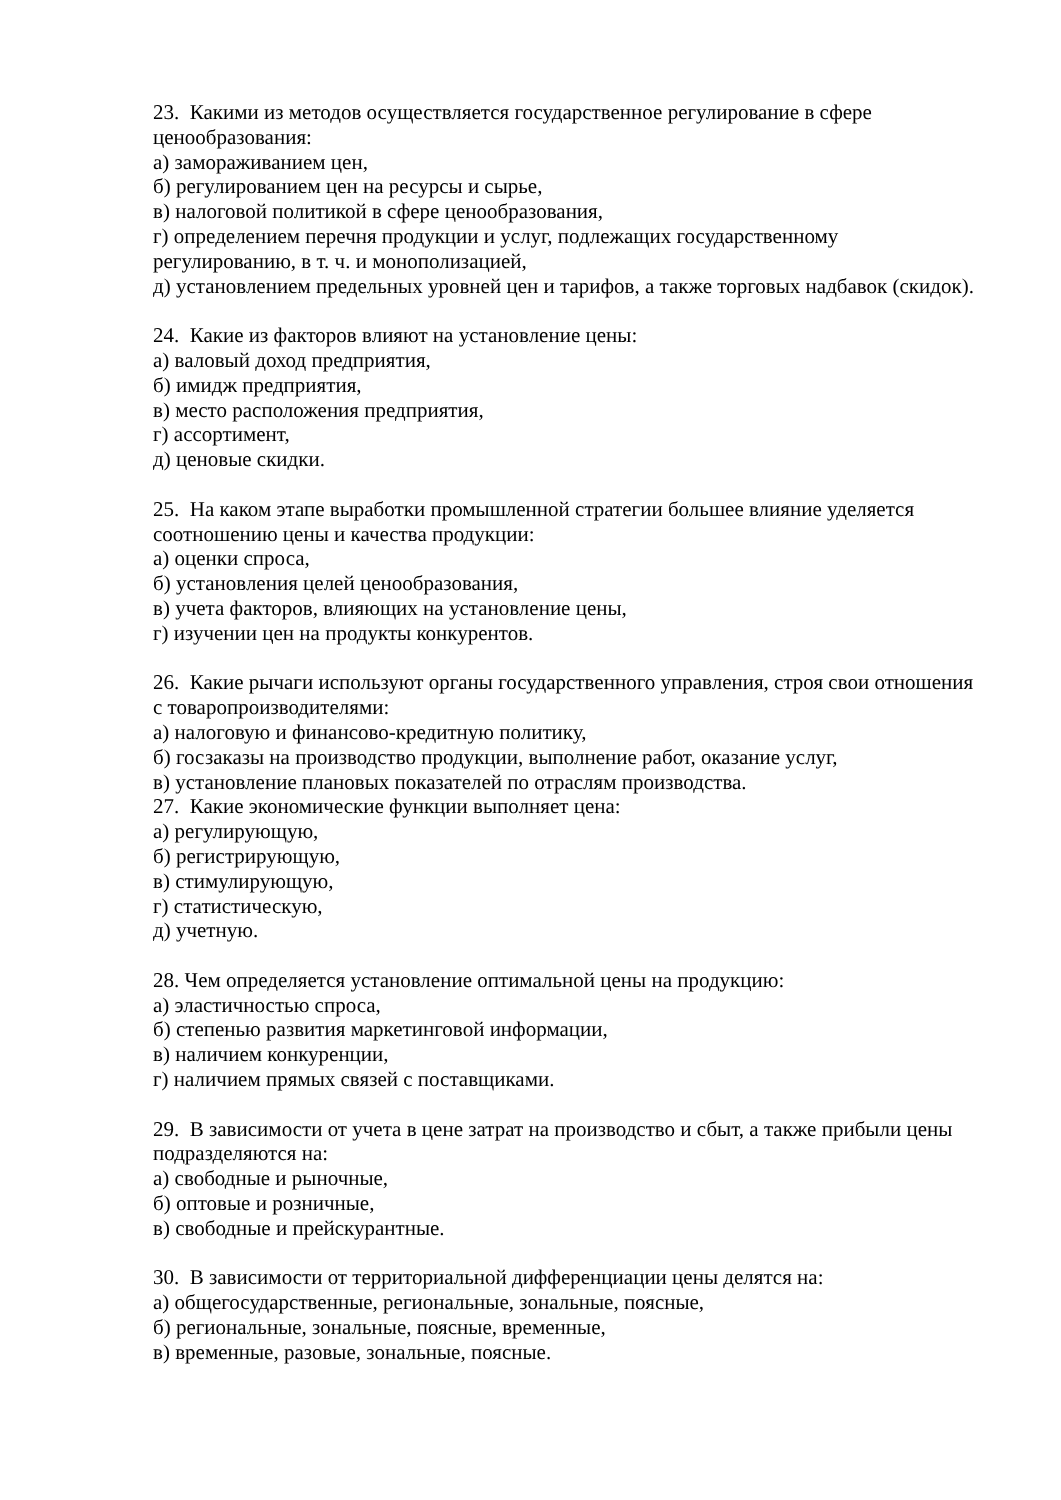23. Какими из методов осуществляется государственное регулирование в сфере ценообразования:
а) замораживанием цен,
б) регулированием цен на ресурсы и сырье,
в) налоговой политикой в сфере ценообразования,
г) определением перечня продукции и услуг, подлежащих государственному регулированию, в т. ч. и монополизацией,
д) установлением предельных уровней цен и тарифов, а также торговых надбавок (скидок).
24. Какие из факторов влияют на установление цены:
а) валовый доход предприятия,
б) имидж предприятия,
в) место расположения предприятия,
г) ассортимент,
д) ценовые скидки.
25. На каком этапе выработки промышленной стратегии большее влияние уделяется соотношению цены и качества продукции:
а) оценки спроса,
б) установления целей ценообразования,
в) учета факторов, влияющих на установление цены,
г) изучении цен на продукты конкурентов.
26. Какие рычаги используют органы государственного управления, строя свои отношения с товаропроизводителями:
а) налоговую и финансово-кредитную политику,
б) госзаказы на производство продукции, выполнение работ, оказание услуг,
в) установление плановых показателей по отраслям производства.
27. Какие экономические функции выполняет цена:
а) регулирующую,
б) регистрирующую,
в) стимулирующую,
г) статистическую,
д) учетную.
28. Чем определяется установление оптимальной цены на продукцию:
а) эластичностью спроса,
б) степенью развития маркетинговой информации,
в) наличием конкуренции,
г) наличием прямых связей с поставщиками.
29. В зависимости от учета в цене затрат на производство и сбыт, а также прибыли цены подразделяются на:
а) свободные и рыночные,
б) оптовые и розничные,
в) свободные и прейскурантные.
30. В зависимости от территориальной дифференциации цены делятся на:
а) общегосударственные, региональные, зональные, поясные,
б) региональные, зональные, поясные, временные,
в) временные, разовые, зональные, поясные.